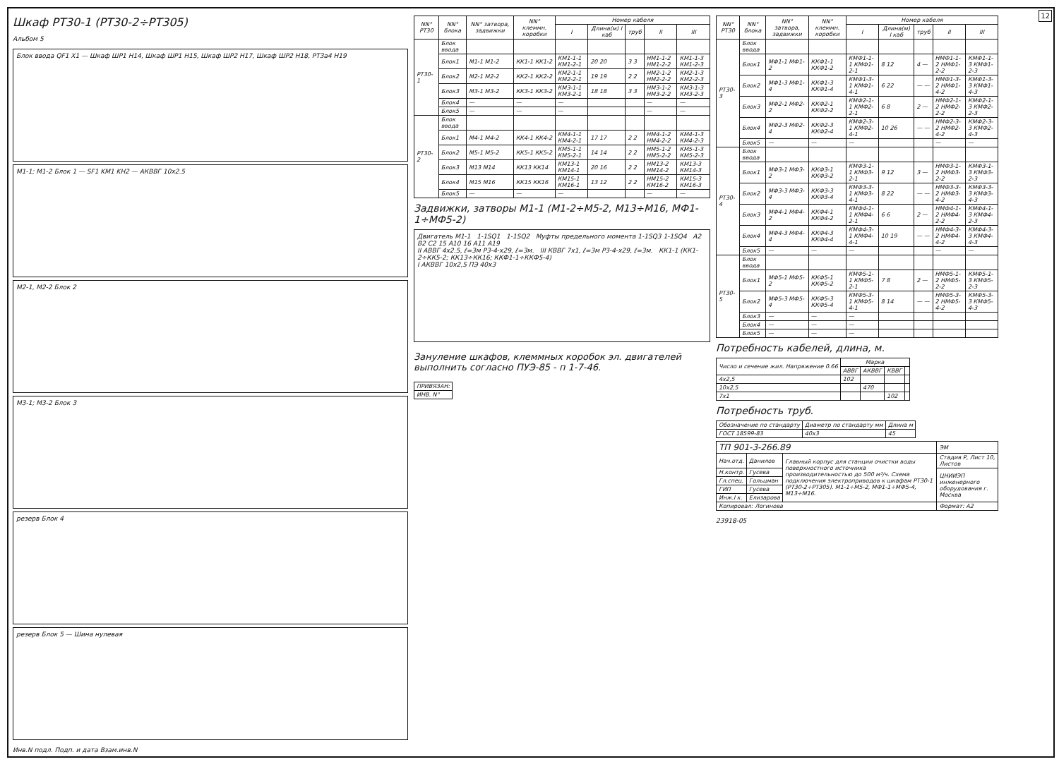12
Шкаф РТ30-1 (РТ30-2÷РТ305)
Альбом 5
Блок ввода QF1 X1 — Шкаф ШР1 H14, Шкаф ШР1 H15, Шкаф ШР2 H17, Шкаф ШР2 H18, РТ3а4 H19
М1-1; М1-2 Блок 1 — SF1 KM1 KH2 — АКВВГ 10х2.5
М2-1, М2-2 Блок 2
М3-1; М3-2 Блок 3
резерв Блок 4
резерв Блок 5 — Шина нулевая
Инв.N подл. Подп. и дата Взам.инв.N
| NN° РТ30 | NN° блока | NN° затвора, задвижки | NN° клеммн. коробки | Номер кабеля | | | | |
| --- | --- | --- | --- | --- | --- | --- | --- | --- |
| | | | | I | Длина(м) I каб | труб | II | III |
| РТ30-1 | Блок ввода | | | | | | | |
| | Блок1 | М1-1 М1-2 | КК1-1 КК1-2 | КМ1-1-1 КМ1-2-1 | 20 20 | 3 3 | НМ1-1-2 НМ1-2-2 | КМ1-1-3 КМ1-2-3 |
| | Блок2 | М2-1 М2-2 | КК2-1 КК2-2 | КМ2-1-1 КМ2-2-1 | 19 19 | 2 2 | НМ2-1-2 НМ2-2-2 | КМ2-1-3 КМ2-2-3 |
| | Блок3 | М3-1 М3-2 | КК3-1 КК3-2 | КМ3-1-1 КМ3-2-1 | 18 18 | 3 3 | НМ3-1-2 НМ3-2-2 | КМ3-1-3 КМ3-2-3 |
| | Блок4 | — | — | — | | | — | — |
| | Блок5 | — | — | — | | | — | — |
| РТ30-2 | Блок ввода | | | | | | | |
| | Блок1 | М4-1 М4-2 | КК4-1 КК4-2 | КМ4-1-1 КМ4-2-1 | 17 17 | 2 2 | НМ4-1-2 НМ4-2-2 | КМ4-1-3 КМ4-2-3 |
| | Блок2 | М5-1 М5-2 | КК5-1 КК5-2 | КМ5-1-1 КМ5-2-1 | 14 14 | 2 2 | НМ5-1-2 НМ5-2-2 | КМ5-1-3 КМ5-2-3 |
| | Блок3 | М13 М14 | КК13 КК14 | КМ13-1 КМ14-1 | 20 16 | 2 2 | НМ13-2 НМ14-2 | КМ13-3 КМ14-3 |
| | Блок4 | М15 М16 | КК15 КК16 | КМ15-1 КМ16-1 | 13 12 | 2 2 | НМ15-2 КМ16-2 | КМ15-3 КМ16-3 |
| | Блок5 | — | — | — | | | — | — |
Задвижки, затворы М1-1 (М1-2÷М5-2, М13÷М16, МФ1-1÷МФ5-2)
Двигатель М1-1 1-1SQ1 1-1SQ2 Муфты предельного момента 1-1SQ3 1-1SQ4 А2 В2 С2 15 А10 16 А11 А19
II АВВГ 4х2.5, ℓ=3м Р3-4-х29, ℓ=3м. III КВВГ 7х1, ℓ=3м Р3-4-х29, ℓ=3м. КК1-1 (КК1-2÷КК5-2; КК13÷КК16; ККФ1-1÷ККФ5-4)
I АКВВГ 10х2,5 ПЭ 40х3
Зануление шкафов, клеммных коробок эл. двигателей выполнить согласно ПУЭ-85 - п 1-7-46.
| ПРИВЯЗАН: |
| ИНВ. N° |
| NN° РТ30 | NN° блока | NN° затвора, задвижки | NN° клеммн. коробки | Номер кабеля | | | | |
| --- | --- | --- | --- | --- | --- | --- | --- | --- |
| | | | | I | Длина(м) I каб | труб | II | III |
| РТ30-3 | Блок ввода | | | | | | | |
| | Блок1 | МФ1-1 МФ1-2 | ККФ1-1 ККФ1-2 | КМФ1-1-1 КМФ1-2-1 | 8 12 | 4 — | НМФ1-1-2 НМФ1-2-2 | КМФ1-1-3 КМФ1-2-3 |
| | Блок2 | МФ1-3 МФ1-4 | ККФ1-3 ККФ1-4 | КМФ1-3-1 КМФ1-4-1 | 6 22 | — — | НМФ1-3-2 НМФ1-4-2 | КМФ1-3-3 КМФ1-4-3 |
| | Блок3 | МФ2-1 МФ2-2 | ККФ2-1 ККФ2-2 | КМФ2-1-1 КМФ2-2-1 | 6 8 | 2 — | НМФ2-1-2 НМФ2-2-2 | КМФ2-1-3 КМФ2-2-3 |
| | Блок4 | МФ2-3 МФ2-4 | ККФ2-3 ККФ2-4 | КМФ2-3-1 КМФ2-4-1 | 10 26 | — — | НМФ2-3-2 НМФ2-4-2 | КМФ2-3-3 КМФ2-4-3 |
| | Блок5 | — | — | — | | | — | — |
| РТ30-4 | Блок ввода | | | | | | | |
| | Блок1 | МФ3-1 МФ3-2 | ККФ3-1 ККФ3-2 | КМФ3-1-1 КМФ3-2-1 | 9 12 | 3 — | НМФ3-1-2 НМФ3-2-2 | КМФ3-1-3 КМФ3-2-3 |
| | Блок2 | МФ3-3 МФ3-4 | ККФ3-3 ККФ3-4 | КМФ3-3-1 КМФ3-4-1 | 8 22 | — — | НМФ3-3-2 НМФ3-4-2 | КМФ3-3-3 КМФ3-4-3 |
| | Блок3 | МФ4-1 МФ4-2 | ККФ4-1 ККФ4-2 | КМФ4-1-1 КМФ4-2-1 | 6 6 | 2 — | НМФ4-1-2 НМФ4-2-2 | КМФ4-1-3 КМФ4-2-3 |
| | Блок4 | МФ4-3 МФ4-4 | ККФ4-3 ККФ4-4 | КМФ4-3-1 КМФ4-4-1 | 10 19 | — — | НМФ4-3-2 НМФ4-4-2 | КМФ4-3-3 КМФ4-4-3 |
| | Блок5 | — | — | — | | | — | — |
| РТ30-5 | Блок ввода | | | | | | | |
| | Блок1 | МФ5-1 МФ5-2 | ККФ5-1 ККФ5-2 | КМФ5-1-1 КМФ5-2-1 | 7 8 | 2 — | НМФ5-1-2 НМФ5-2-2 | КМФ5-1-3 КМФ5-2-3 |
| | Блок2 | МФ5-3 МФ5-4 | ККФ5-3 ККФ5-4 | КМФ5-3-1 КМФ5-4-1 | 8 14 | — — | НМФ5-3-2 НМФ5-4-2 | КМФ5-3-3 КМФ5-4-3 |
| | Блок3 | — | — | — | | | | |
| | Блок4 | — | — | — | | | | |
| | Блок5 | — | — | — | | | | |
Потребность кабелей, длина, м.
| Число и сечение жил. Напряжение 0.66 | Марка | | | |
| --- | --- | --- | --- | --- |
| | АВВГ | АКВВГ | КВВГ | |
| 4х2,5 | 102 | | | |
| 10х2,5 | | 470 | | |
| 7х1 | | | 102 | |
Потребность труб.
| Обозначение по стандарту | Диаметр по стандарту мм | Длина м |
| --- | --- | --- |
| ГОСТ 18599-83 | 40х3 | 45 |
| ТП 901-3-266.89 | | | ЭМ |
| Нач.отд. | Данилов | Главный корпус для станции очистки воды поверхностного источника производительностью до 500 м³/ч. Схема подключения электроприводов к шкафам РТ30-1 (РТ30-2÷РТ305). М1-1÷М5-2, МФ1-1÷МФ5-4, М13÷М16. | Стадия Р, Лист 10, Листов |
| Н.контр. | Гусева | | ЦНИИЭП инженерного оборудования г. Москва |
| Гл.спец. | Гольцман | | |
| ГИП | Гусева | | |
| Инж.I к. | Елизарова | | |
| Копировал: Логинова | | | Формат: А2 |
23918-05